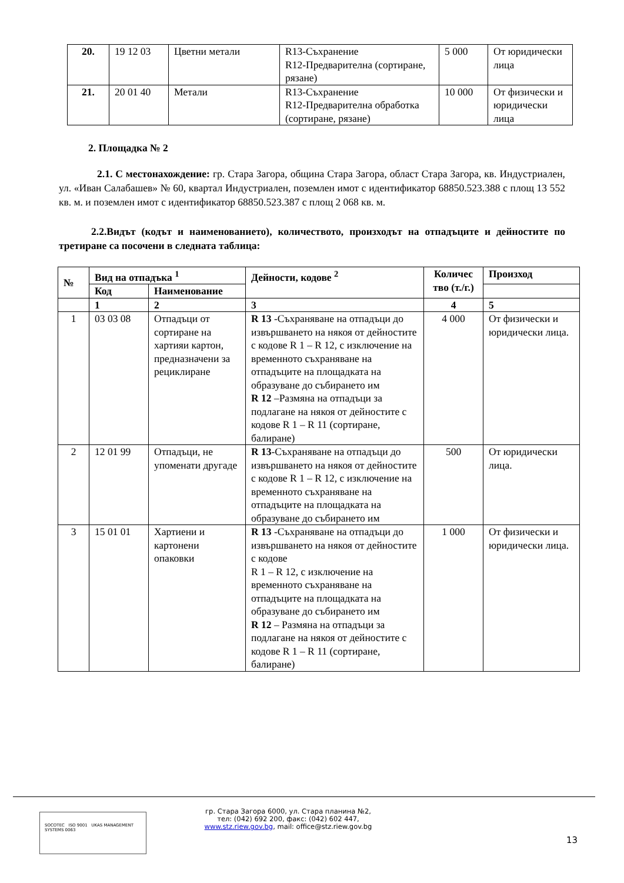| 20. | 19 12 03 | Цветни метали | R13-Съхранение R12-Предварителна (сортиране, рязане) | 5 000 | От юридически лица |
| 21. | 20 01 40 | Метали | R13-Съхранение R12-Предварителна обработка (сортиране, рязане) | 10 000 | От физически и юридически лица |
2. Площадка № 2
2.1. С местонахождение: гр. Стара Загора, община Стара Загора, област Стара Загора, кв. Индустриален, ул. «Иван Салабашев» № 60, квартал Индустриален, поземлен имот с идентификатор 68850.523.388 с площ 13 552 кв. м. и поземлен имот с идентификатор 68850.523.387 с площ 2 068 кв. м.
2.2.Видът (кодът и наименованието), количеството, произходът на отпадъците и дейностите по третиране са посочени в следната таблица:
| № | Вид на отпадъка <sup>1</sup> | | Дейности, кодове <sup>2</sup> | Количес тво (т./г.) | Произход |
| --- | --- | --- | --- | --- | --- |
| | Код | Наименование | | | |
| | 1 | 2 | 3 | 4 | 5 |
| 1 | 03 03 08 | Отпадъци от сортиране на хартияи картон, предназначени за рециклиране | R 13 -Съхраняване на отпадъци до извършването на някоя от дейностите с кодове R 1 – R 12, с изключение на временното съхраняване на отпадъците на площадката на образуване до събирането им R 12 –Размяна на отпадъци за подлагане на някоя от дейностите с кодове R 1 – R 11 (сортиране, балиране) | 4 000 | От физически и юридически лица. |
| 2 | 12 01 99 | Отпадъци, не упоменати другаде | R 13 -Съхраняване на отпадъци до извършването на някоя от дейностите с кодове R 1 – R 12, с изключение на временното съхраняване на отпадъците на площадката на образуване до събирането им | 500 | От юридически лица. |
| 3 | 15 01 01 | Хартиени и картонени опаковки | R 13 -Съхраняване на отпадъци до извършването на някоя от дейностите с кодове R 1 – R 12, с изключение на временното съхраняване на отпадъците на площадката на образуване до събирането им R 12 – Размяна на отпадъци за подлагане на някоя от дейностите с кодове R 1 – R 11 (сортиране, балиране) | 1 000 | От физически и юридически лица. |
SOCOTEC ISO 9001 UKAS MANAGEMENT SYSTEMS 0063
гр. Стара Загора 6000, ул. Стара планина №2,
тел: (042) 692 200, факс: (042) 602 447,
www.stz.riew.gov.bg, mail: office@stz.riew.gov.bg
13